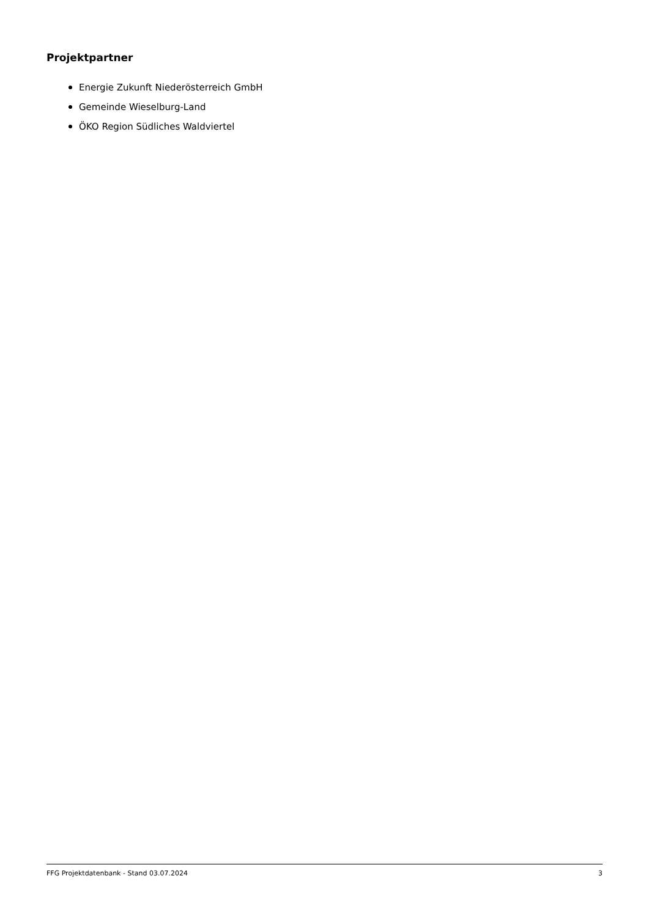Projektpartner
Energie Zukunft Niederösterreich GmbH
Gemeinde Wieselburg-Land
ÖKO Region Südliches Waldviertel
FFG Projektdatenbank - Stand 03.07.2024 3